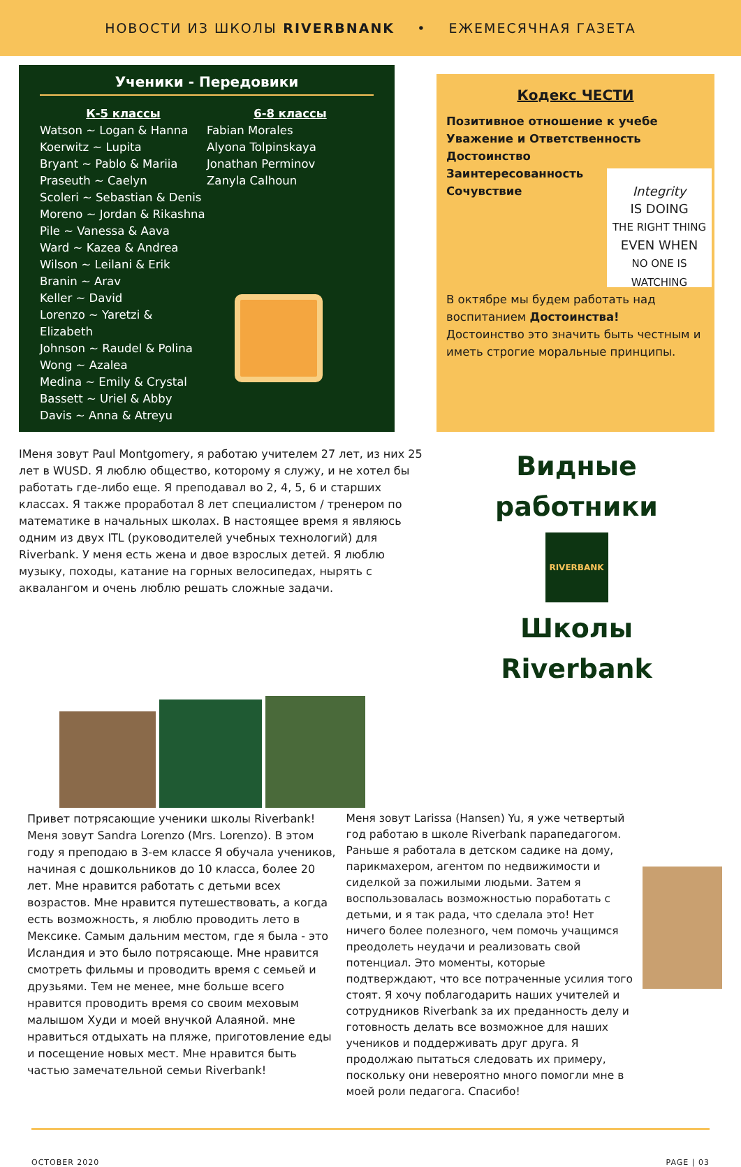НОВОСТИ ИЗ ШКОЛЫ RIVERBNANK • ЕЖЕМЕСЯЧНАЯ ГАЗЕТА
Ученики - Передовики
К-5 классы
Watson ~ Logan & Hanna
Koerwitz ~ Lupita
Bryant ~ Pablo & Mariia
Praseuth ~ Caelyn
Scoleri ~ Sebastian & Denis
Moreno ~ Jordan & Rikashna
Pile ~ Vanessa & Aava
Ward ~ Kazea & Andrea
Wilson ~ Leilani & Erik
Branin ~ Arav
Keller ~ David
Lorenzo ~ Yaretzi & Elizabeth
Johnson ~ Raudel & Polina
Wong ~ Azalea
Medina ~ Emily & Crystal
Bassett ~ Uriel & Abby
Davis ~ Anna & Atreyu
6-8 классы
Fabian Morales
Alyona Tolpinskaya
Jonathan Perminov
Zanyla Calhoun
Кодекс ЧЕСТИ
Позитивное отношение к учебе
Уважение и Ответственность
Достоинство
Заинтересованность
Сочувствие
Integrity
IS DOING
THE RIGHT THING
EVEN WHEN
NO ONE IS WATCHING
В октябре мы будем работать над воспитанием Достоинства!
Достоинство это значить быть честным и иметь строгие моральные принципы.
IМеня зовут Paul Montgomery, я работаю учителем 27 лет, из них 25 лет в WUSD. Я люблю общество, которому я служу, и не хотел бы работать где-либо еще. Я преподавал во 2, 4, 5, 6 и старших классах. Я также проработал 8 лет специалистом / тренером по математике в начальных школах. В настоящее время я являюсь одним из двух ITL (руководителей учебных технологий) для Riverbank. У меня есть жена и двое взрослых детей. Я люблю музыку, походы, катание на горных велосипедах, нырять с аквалангом и очень люблю решать сложные задачи.
Видные
работники
RIVERBANK
Школы
Riverbank
Привет потрясающие ученики школы Riverbank! Меня зовут Sandra Lorenzo (Mrs. Lorenzo). В этом году я преподаю в 3-ем классе Я обучала учеников, начиная с дошкольников до 10 класса, более 20 лет. Мне нравится работать с детьми всех возрастов. Мне нравится путешествовать, а когда есть возможность, я люблю проводить лето в Мексике. Самым дальним местом, где я была - это Исландия и это было потрясающе. Мне нравится смотреть фильмы и проводить время с семьей и друзьями. Тем не менее, мне больше всего нравится проводить время со своим меховым малышом Худи и моей внучкой Алаяной. мне нравиться отдыхать на пляже, приготовление еды и посещение новых мест. Мне нравится быть частью замечательной семьи Riverbank!
Меня зовут Larissa (Hansen) Yu, я уже четвертый год работаю в школе Riverbank парапедагогом. Раньше я работала в детском садике на дому, парикмахером, агентом по недвижимости и сиделкой за пожилыми людьми. Затем я воспользовалась возможностью поработать с детьми, и я так рада, что сделала это! Нет ничего более полезного, чем помочь учащимся преодолеть неудачи и реализовать свой потенциал. Это моменты, которые подтверждают, что все потраченные усилия того стоят. Я хочу поблагодарить наших учителей и сотрудников Riverbank за их преданность делу и готовность делать все возможное для наших учеников и поддерживать друг друга. Я продолжаю пытаться следовать их примеру, поскольку они невероятно много помогли мне в моей роли педагога. Спасибо!
OCTOBER 2020 PAGE | 03